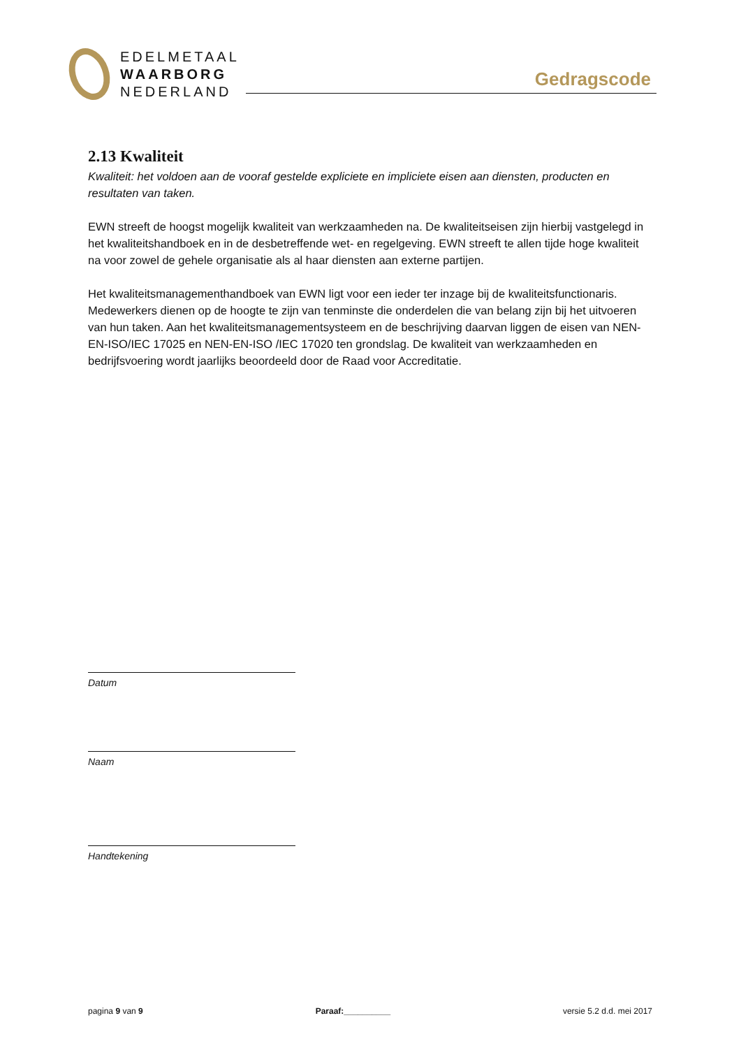EDELMETAAL
WAARBORG
NEDERLAND
Gedragscode
2.13 Kwaliteit
Kwaliteit: het voldoen aan de vooraf gestelde expliciete en impliciete eisen aan diensten, producten en resultaten van taken.
EWN streeft de hoogst mogelijk kwaliteit van werkzaamheden na. De kwaliteitseisen zijn hierbij vastgelegd in het kwaliteitshandboek en in de desbetreffende wet- en regelgeving. EWN streeft te allen tijde hoge kwaliteit na voor zowel de gehele organisatie als al haar diensten aan externe partijen.
Het kwaliteitsmanagementhandboek van EWN ligt voor een ieder ter inzage bij de kwaliteitsfunctionaris. Medewerkers dienen op de hoogte te zijn van tenminste die onderdelen die van belang zijn bij het uitvoeren van hun taken. Aan het kwaliteitsmanagementsysteem en de beschrijving daarvan liggen de eisen van NEN-EN-ISO/IEC 17025 en NEN-EN-ISO /IEC 17020 ten grondslag. De kwaliteit van werkzaamheden en bedrijfsvoering wordt jaarlijks beoordeeld door de Raad voor Accreditatie.
Datum
Naam
Handtekening
pagina 9 van 9 Paraaf:__________ versie 5.2 d.d. mei 2017